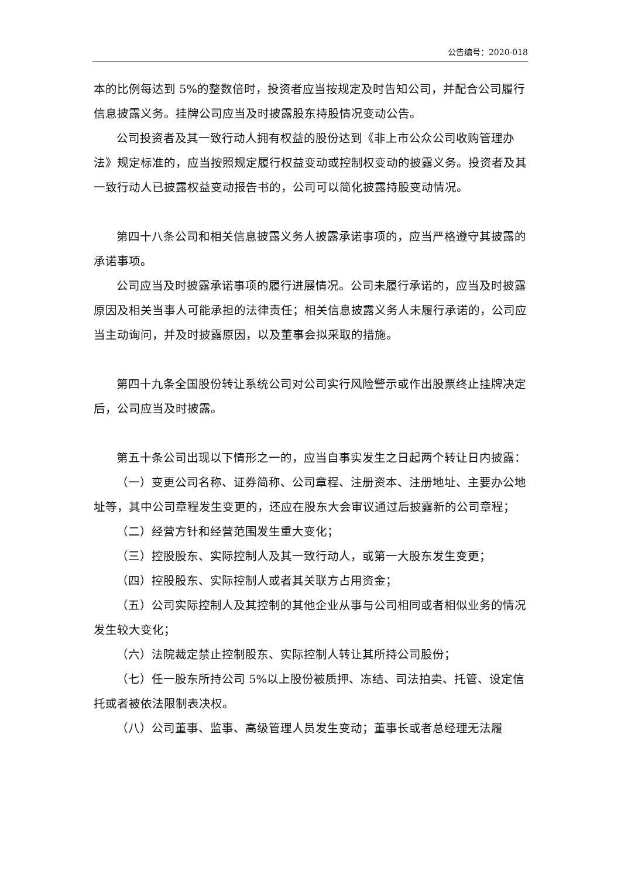公告编号：2020-018
本的比例每达到 5%的整数倍时，投资者应当按规定及时告知公司，并配合公司履行信息披露义务。挂牌公司应当及时披露股东持股情况变动公告。
公司投资者及其一致行动人拥有权益的股份达到《非上市公众公司收购管理办法》规定标准的，应当按照规定履行权益变动或控制权变动的披露义务。投资者及其一致行动人已披露权益变动报告书的，公司可以简化披露持股变动情况。
第四十八条公司和相关信息披露义务人披露承诺事项的，应当严格遵守其披露的承诺事项。
公司应当及时披露承诺事项的履行进展情况。公司未履行承诺的，应当及时披露原因及相关当事人可能承担的法律责任；相关信息披露义务人未履行承诺的，公司应当主动询问，并及时披露原因，以及董事会拟采取的措施。
第四十九条全国股份转让系统公司对公司实行风险警示或作出股票终止挂牌决定后，公司应当及时披露。
第五十条公司出现以下情形之一的，应当自事实发生之日起两个转让日内披露：
（一）变更公司名称、证券简称、公司章程、注册资本、注册地址、主要办公地址等，其中公司章程发生变更的，还应在股东大会审议通过后披露新的公司章程；
（二）经营方针和经营范围发生重大变化；
（三）控股股东、实际控制人及其一致行动人，或第一大股东发生变更；
（四）控股股东、实际控制人或者其关联方占用资金；
（五）公司实际控制人及其控制的其他企业从事与公司相同或者相似业务的情况发生较大变化；
（六）法院裁定禁止控制股东、实际控制人转让其所持公司股份；
（七）任一股东所持公司 5%以上股份被质押、冻结、司法拍卖、托管、设定信托或者被依法限制表决权。
（八）公司董事、监事、高级管理人员发生变动；董事长或者总经理无法履